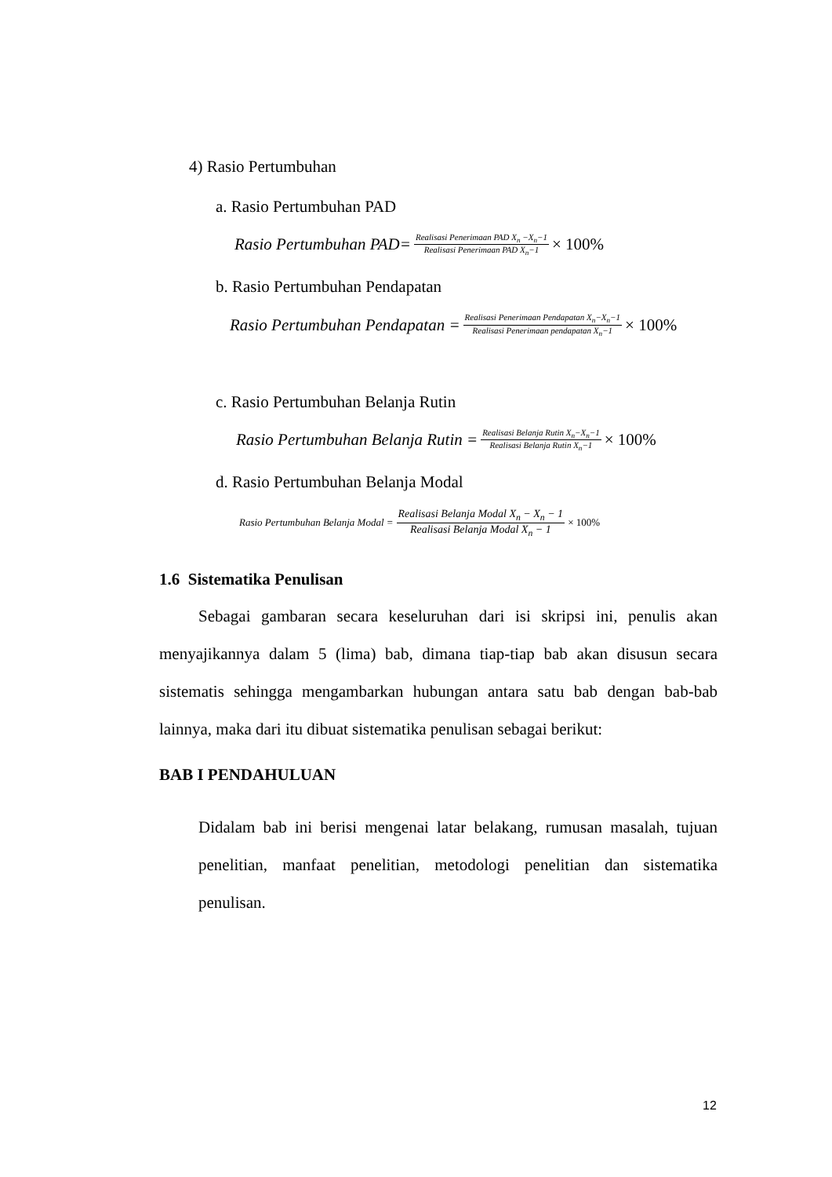4) Rasio Pertumbuhan
a. Rasio Pertumbuhan PAD
Rasio Pertumbuhan PAD= Realisasi Penerimaan PAD X<sub>n</sub> −X<sub>n</sub>−1 Realisasi Penerimaan PAD X<sub>n</sub>−1 × 100%
b. Rasio Pertumbuhan Pendapatan
Rasio Pertumbuhan Pendapatan = Realisasi Penerimaan Pendapatan X<sub>n</sub>−X<sub>n</sub>−1 Realisasi Penerimaan pendapatan X<sub>n</sub>−1 × 100%
c. Rasio Pertumbuhan Belanja Rutin
Rasio Pertumbuhan Belanja Rutin = Realisasi Belanja Rutin X<sub>n</sub>−X<sub>n</sub>−1 Realisasi Belanja Rutin X<sub>n</sub>−1 × 100%
d. Rasio Pertumbuhan Belanja Modal
Rasio Pertumbuhan Belanja Modal = Realisasi Belanja Modal X<sub>n</sub> − X<sub>n</sub> − 1 Realisasi Belanja Modal X<sub>n</sub> − 1 × 100%
1.6 Sistematika Penulisan
Sebagai gambaran secara keseluruhan dari isi skripsi ini, penulis akan menyajikannya dalam 5 (lima) bab, dimana tiap-tiap bab akan disusun secara sistematis sehingga mengambarkan hubungan antara satu bab dengan bab-bab lainnya, maka dari itu dibuat sistematika penulisan sebagai berikut:
BAB I PENDAHULUAN
Didalam bab ini berisi mengenai latar belakang, rumusan masalah, tujuan penelitian, manfaat penelitian, metodologi penelitian dan sistematika penulisan.
12